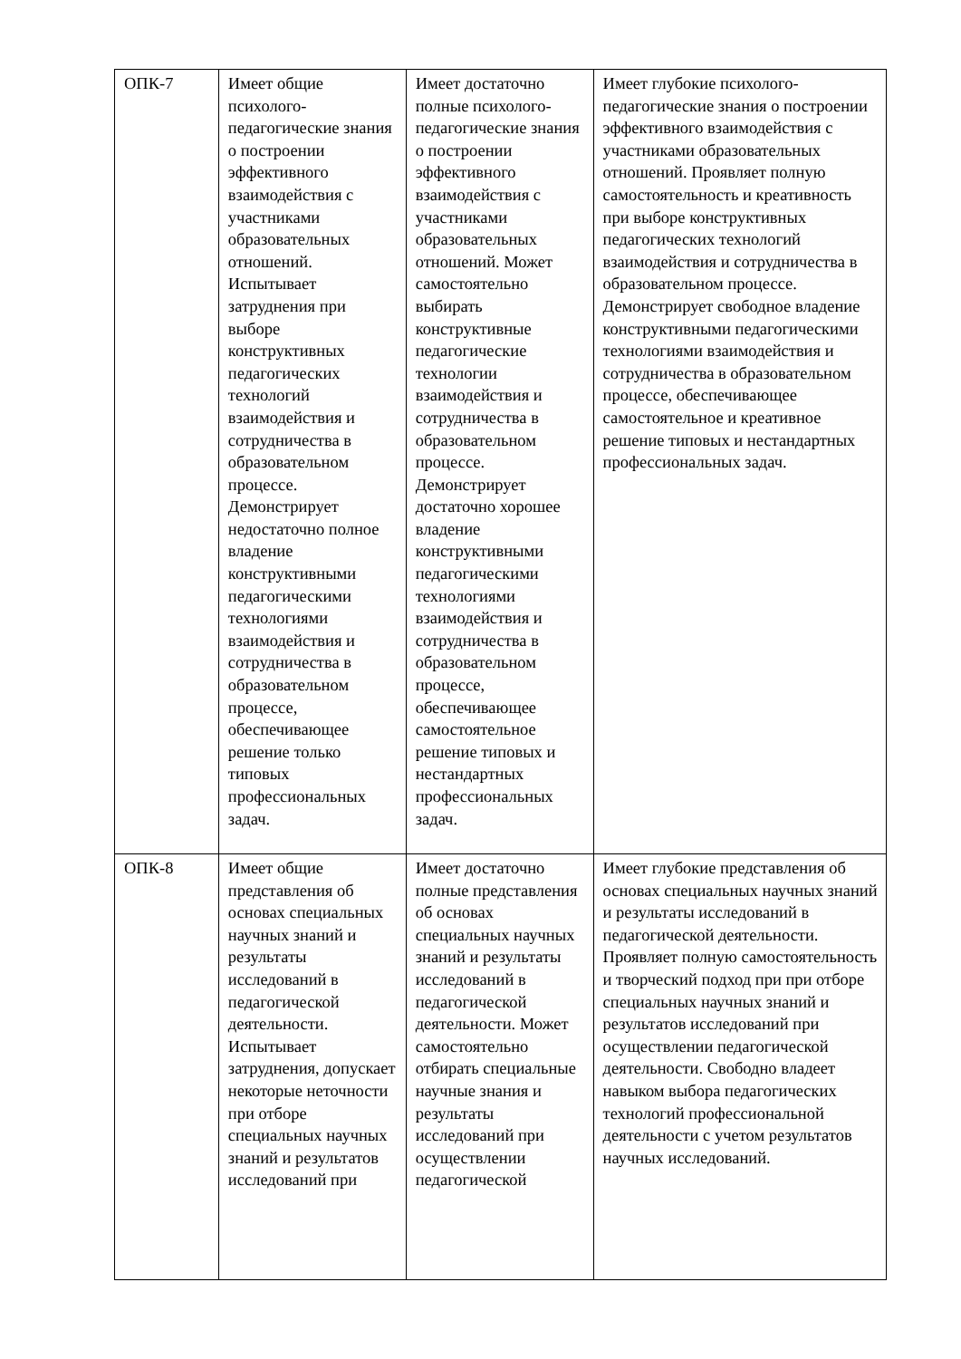| ОПК-7 | Имеет общие психолого-педагогические знания о построении эффективного взаимодействия с участниками образовательных отношений. Испытывает затруднения при выборе конструктивных педагогических технологий взаимодействия и сотрудничества в образовательном процессе. Демонстрирует недостаточно полное владение конструктивными педагогическими технологиями взаимодействия и сотрудничества в образовательном процессе, обеспечивающее решение только типовых профессиональных задач. | Имеет достаточно полные психолого-педагогические знания о построении эффективного взаимодействия с участниками образовательных отношений. Может самостоятельно выбирать конструктивные педагогические технологии взаимодействия и сотрудничества в образовательном процессе. Демонстрирует достаточно хорошее владение конструктивными педагогическими технологиями взаимодействия и сотрудничества в образовательном процессе, обеспечивающее самостоятельное решение типовых и нестандартных профессиональных задач. | Имеет глубокие психолого-педагогические знания о построении эффективного взаимодействия с участниками образовательных отношений. Проявляет полную самостоятельность и креативность при выборе конструктивных педагогических технологий взаимодействия и сотрудничества в образовательном процессе. Демонстрирует свободное владение конструктивными педагогическими технологиями взаимодействия и сотрудничества в образовательном процессе, обеспечивающее самостоятельное и креативное решение типовых и нестандартных профессиональных задач. |
| ОПК-8 | Имеет общие представления об основах специальных научных знаний и результаты исследований в педагогической деятельности. Испытывает затруднения, допускает некоторые неточности при отборе специальных научных знаний и результатов исследований при | Имеет достаточно полные представления об основах специальных научных знаний и результаты исследований в педагогической деятельности. Может самостоятельно отбирать специальные научные знания и результаты исследований при осуществлении педагогической | Имеет глубокие представления об основах специальных научных знаний и результаты исследований в педагогической деятельности. Проявляет полную самостоятельность и творческий подход при при отборе специальных научных знаний и результатов исследований при осуществлении педагогической деятельности. Свободно владеет навыком выбора педагогических технологий профессиональной деятельности с учетом результатов научных исследований. |